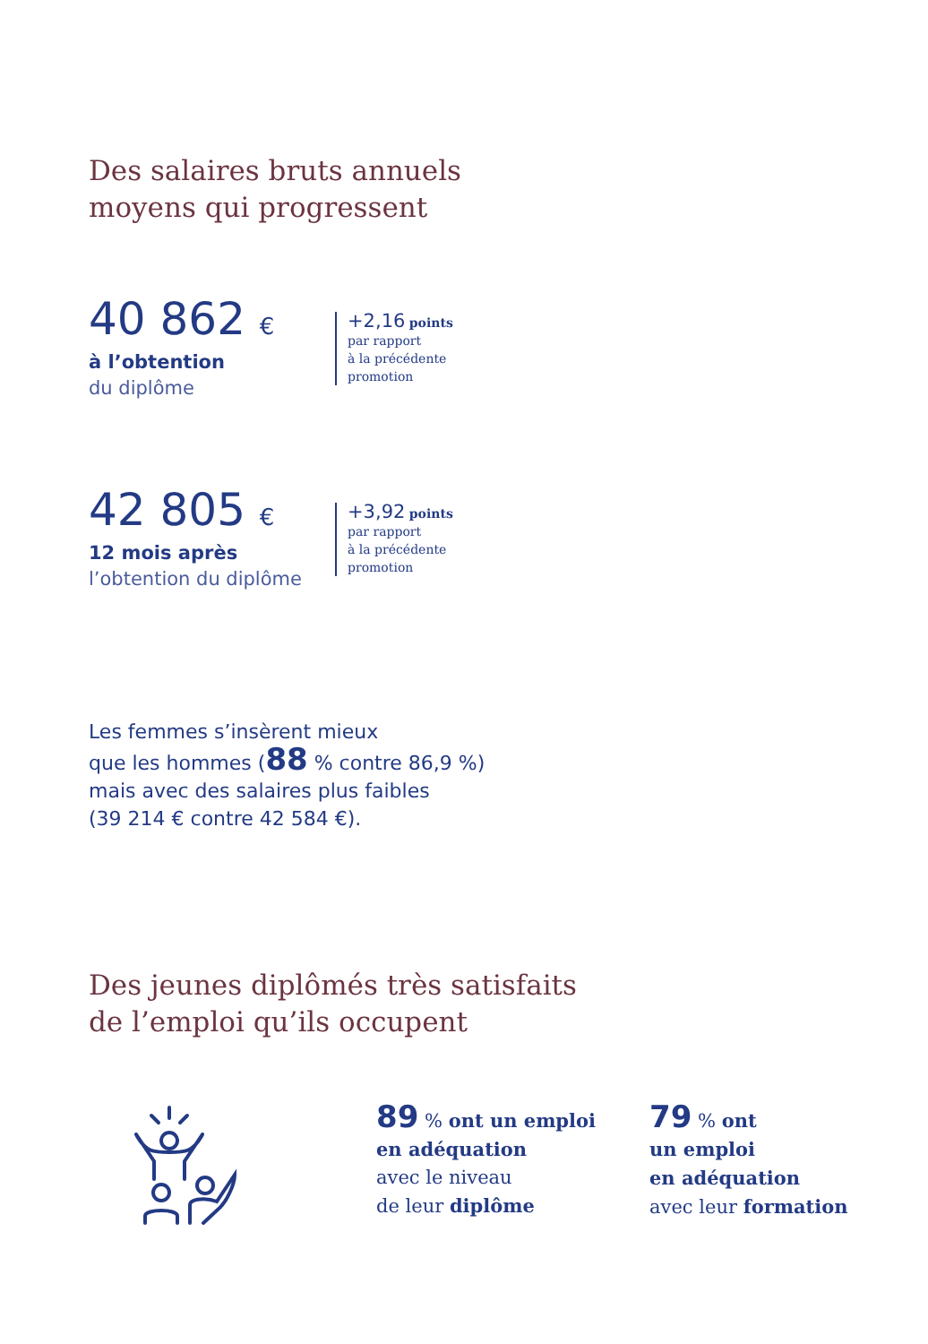Des salaires bruts annuels
moyens qui progressent
40 862 €
à l’obtention
du diplôme
+2,16 points
par rapport
à la précédente
promotion
42 805 €
12 mois après
l’obtention du diplôme
+3,92 points
par rapport
à la précédente
promotion
Les femmes s’insèrent mieux
que les hommes (88 % contre 86,9 %)
mais avec des salaires plus faibles
(39 214 € contre 42 584 €).
Des jeunes diplômés très satisfaits
de l’emploi qu’ils occupent
89 % ont un emploi
en adéquation
avec le niveau
de leur diplôme
79 % ont
un emploi
en adéquation
avec leur formation